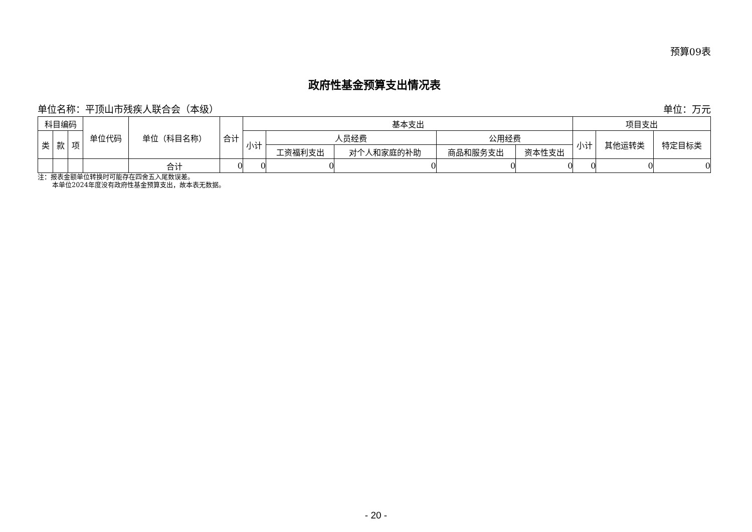预算09表
政府性基金预算支出情况表
单位名称：平顶山市残疾人联合会（本级） 单位：万元
| 科目编码 | | | 单位代码 | 单位（科目名称） | 合计 | 基本支出 | | | | | 项目支出 | | |
| --- | --- | --- | --- | --- | --- | --- | --- | --- | --- | --- | --- | --- | --- |
| 类 | 款 | 项 | | | | 小计 | 人员经费 | | 公用经费 | | 小计 | 其他运转类 | 特定目标类 |
| | | | | | | | 工资福利支出 | 对个人和家庭的补助 | 商品和服务支出 | 资本性支出 | | | |
| | | | | 合计 | 0 | 0 | 0 | 0 | 0 | 0 | 0 | 0 | 0 |
注：报表金额单位转换时可能存在四舍五入尾数误差。
本单位2024年度没有政府性基金预算支出，故本表无数据。
- 20 -